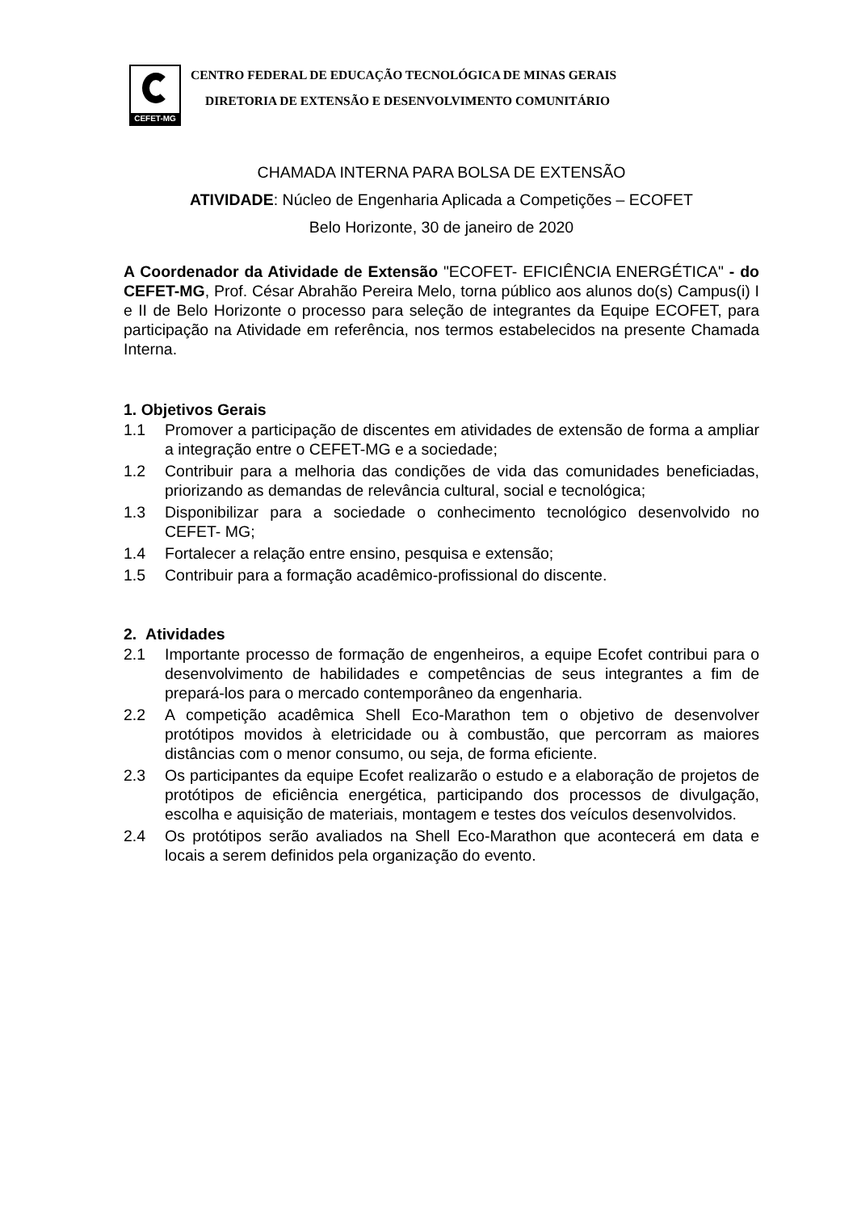CEFET-MG
CENTRO FEDERAL DE EDUCAÇÃO TECNOLÓGICA DE MINAS GERAIS
DIRETORIA DE EXTENSÃO E DESENVOLVIMENTO COMUNITÁRIO
CHAMADA INTERNA PARA BOLSA DE EXTENSÃO
ATIVIDADE: Núcleo de Engenharia Aplicada a Competições – ECOFET
Belo Horizonte, 30 de janeiro de 2020
A Coordenador da Atividade de Extensão "ECOFET- EFICIÊNCIA ENERGÉTICA" - do CEFET-MG, Prof. César Abrahão Pereira Melo, torna público aos alunos do(s) Campus(i) I e II de Belo Horizonte o processo para seleção de integrantes da Equipe ECOFET, para participação na Atividade em referência, nos termos estabelecidos na presente Chamada Interna.
1. Objetivos Gerais
1.1 Promover a participação de discentes em atividades de extensão de forma a ampliar a integração entre o CEFET-MG e a sociedade;
1.2 Contribuir para a melhoria das condições de vida das comunidades beneficiadas, priorizando as demandas de relevância cultural, social e tecnológica;
1.3 Disponibilizar para a sociedade o conhecimento tecnológico desenvolvido no CEFET- MG;
1.4 Fortalecer a relação entre ensino, pesquisa e extensão;
1.5 Contribuir para a formação acadêmico-profissional do discente.
2. Atividades
2.1 Importante processo de formação de engenheiros, a equipe Ecofet contribui para o desenvolvimento de habilidades e competências de seus integrantes a fim de prepará-los para o mercado contemporâneo da engenharia.
2.2 A competição acadêmica Shell Eco-Marathon tem o objetivo de desenvolver protótipos movidos à eletricidade ou à combustão, que percorram as maiores distâncias com o menor consumo, ou seja, de forma eficiente.
2.3 Os participantes da equipe Ecofet realizarão o estudo e a elaboração de projetos de protótipos de eficiência energética, participando dos processos de divulgação, escolha e aquisição de materiais, montagem e testes dos veículos desenvolvidos.
2.4 Os protótipos serão avaliados na Shell Eco-Marathon que acontecerá em data e locais a serem definidos pela organização do evento.